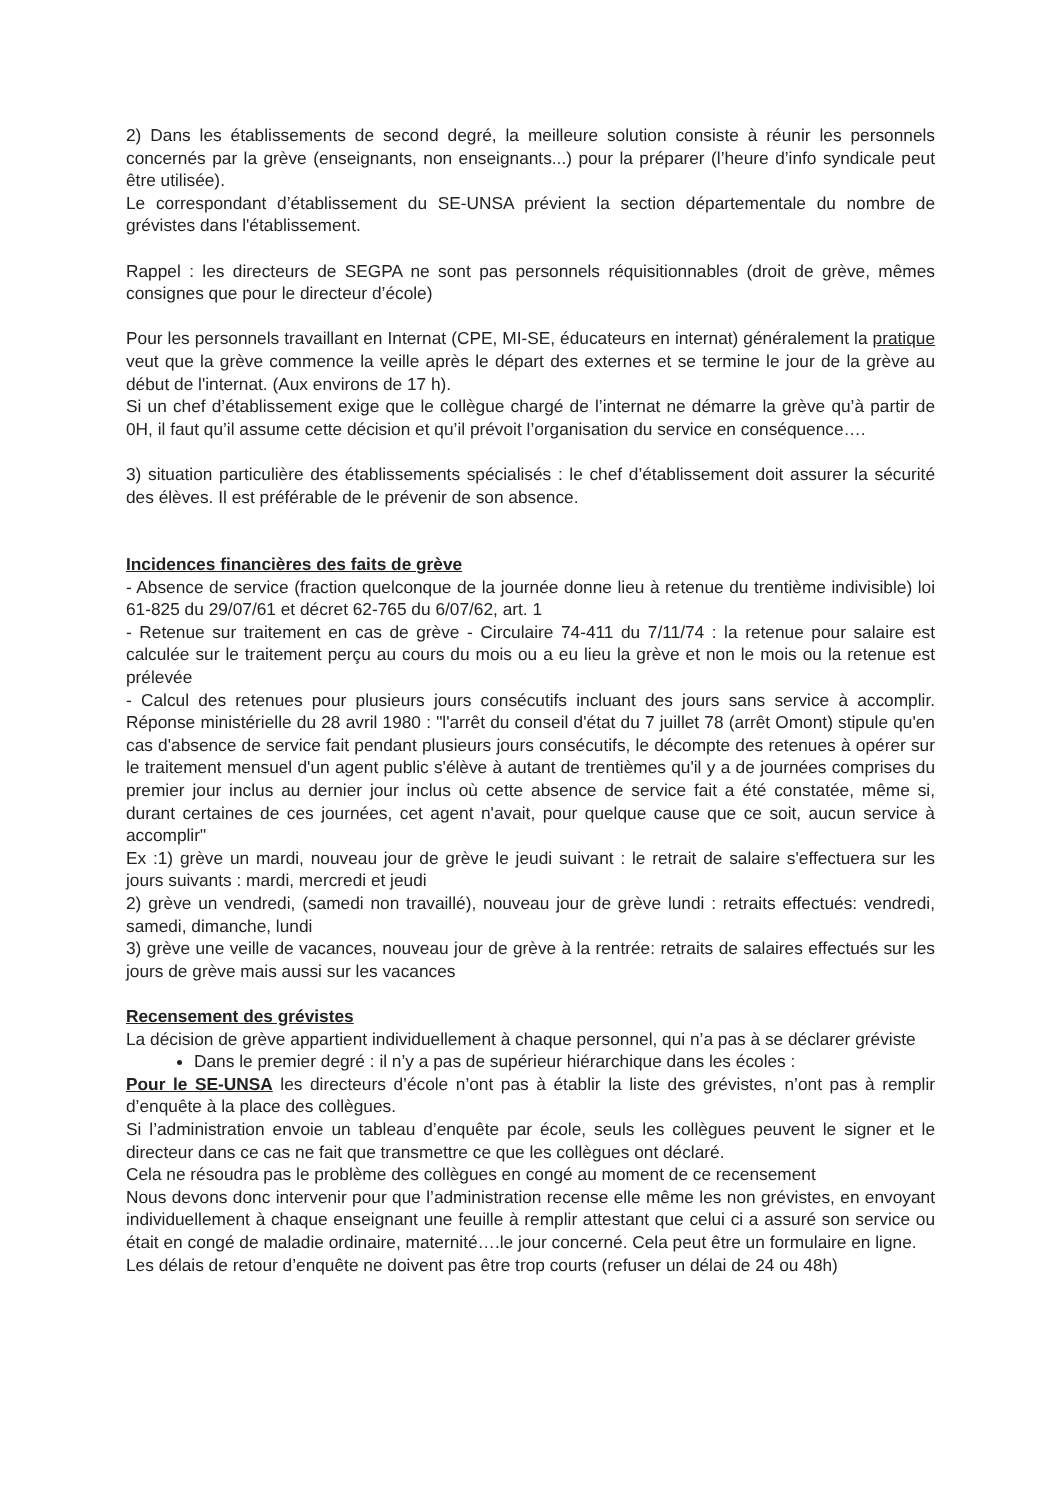2) Dans les établissements de second degré, la meilleure solution consiste à réunir les personnels concernés par la grève (enseignants, non enseignants...) pour la préparer (l’heure d’info syndicale peut être utilisée).
Le correspondant d’établissement du SE-UNSA prévient la section départementale du nombre de grévistes dans l'établissement.
Rappel : les directeurs de SEGPA ne sont pas personnels réquisitionnables (droit de grève, mêmes consignes que pour le directeur d’école)
Pour les personnels travaillant en Internat (CPE, MI-SE, éducateurs en internat) généralement la pratique veut que la grève commence la veille après le départ des externes et se termine le jour de la grève au début de l'internat. (Aux environs de 17 h).
Si un chef d’établissement exige que le collègue chargé de l’internat ne démarre la grève qu’à partir de 0H, il faut qu’il assume cette décision et qu’il prévoit l’organisation du service en conséquence….
3) situation particulière des établissements spécialisés : le chef d’établissement doit assurer la sécurité des élèves. Il est préférable de le prévenir de son absence.
Incidences financières des faits de grève
- Absence de service (fraction quelconque de la journée donne lieu à retenue du trentième indivisible) loi 61-825 du 29/07/61 et décret 62-765 du 6/07/62, art. 1
- Retenue sur traitement en cas de grève - Circulaire 74-411 du 7/11/74 : la retenue pour salaire est calculée sur le traitement perçu au cours du mois ou a eu lieu la grève et non le mois ou la retenue est prélevée
- Calcul des retenues pour plusieurs jours consécutifs incluant des jours sans service à accomplir. Réponse ministérielle du 28 avril 1980 : "l'arrêt du conseil d'état du 7 juillet 78 (arrêt Omont) stipule qu'en cas d'absence de service fait pendant plusieurs jours consécutifs, le décompte des retenues à opérer sur le traitement mensuel d'un agent public s'élève à autant de trentièmes qu'il y a de journées comprises du premier jour inclus au dernier jour inclus où cette absence de service fait a été constatée, même si, durant certaines de ces journées, cet agent n'avait, pour quelque cause que ce soit, aucun service à accomplir"
Ex :1) grève un mardi, nouveau jour de grève le jeudi suivant : le retrait de salaire s'effectuera sur les jours suivants : mardi, mercredi et jeudi
2) grève un vendredi, (samedi non travaillé), nouveau jour de grève lundi : retraits effectués: vendredi, samedi, dimanche, lundi
3) grève une veille de vacances, nouveau jour de grève à la rentrée: retraits de salaires effectués sur les jours de grève mais aussi sur les vacances
Recensement des grévistes
La décision de grève appartient individuellement à chaque personnel, qui n’a pas à se déclarer gréviste
Dans le premier degré : il n’y a pas de supérieur hiérarchique dans les écoles :
Pour le SE-UNSA les directeurs d’école n’ont pas à établir la liste des grévistes, n’ont pas à remplir d’enquête à la place des collègues.
Si l’administration envoie un tableau d’enquête par école, seuls les collègues peuvent le signer et le directeur dans ce cas ne fait que transmettre ce que les collègues ont déclaré.
Cela ne résoudra pas le problème des collègues en congé au moment de ce recensement
Nous devons donc intervenir pour que l’administration recense elle même les non grévistes, en envoyant individuellement à chaque enseignant une feuille à remplir attestant que celui ci a assuré son service ou était en congé de maladie ordinaire, maternité….le jour concerné. Cela peut être un formulaire en ligne.
Les délais de retour d’enquête ne doivent pas être trop courts (refuser un délai de 24 ou 48h)